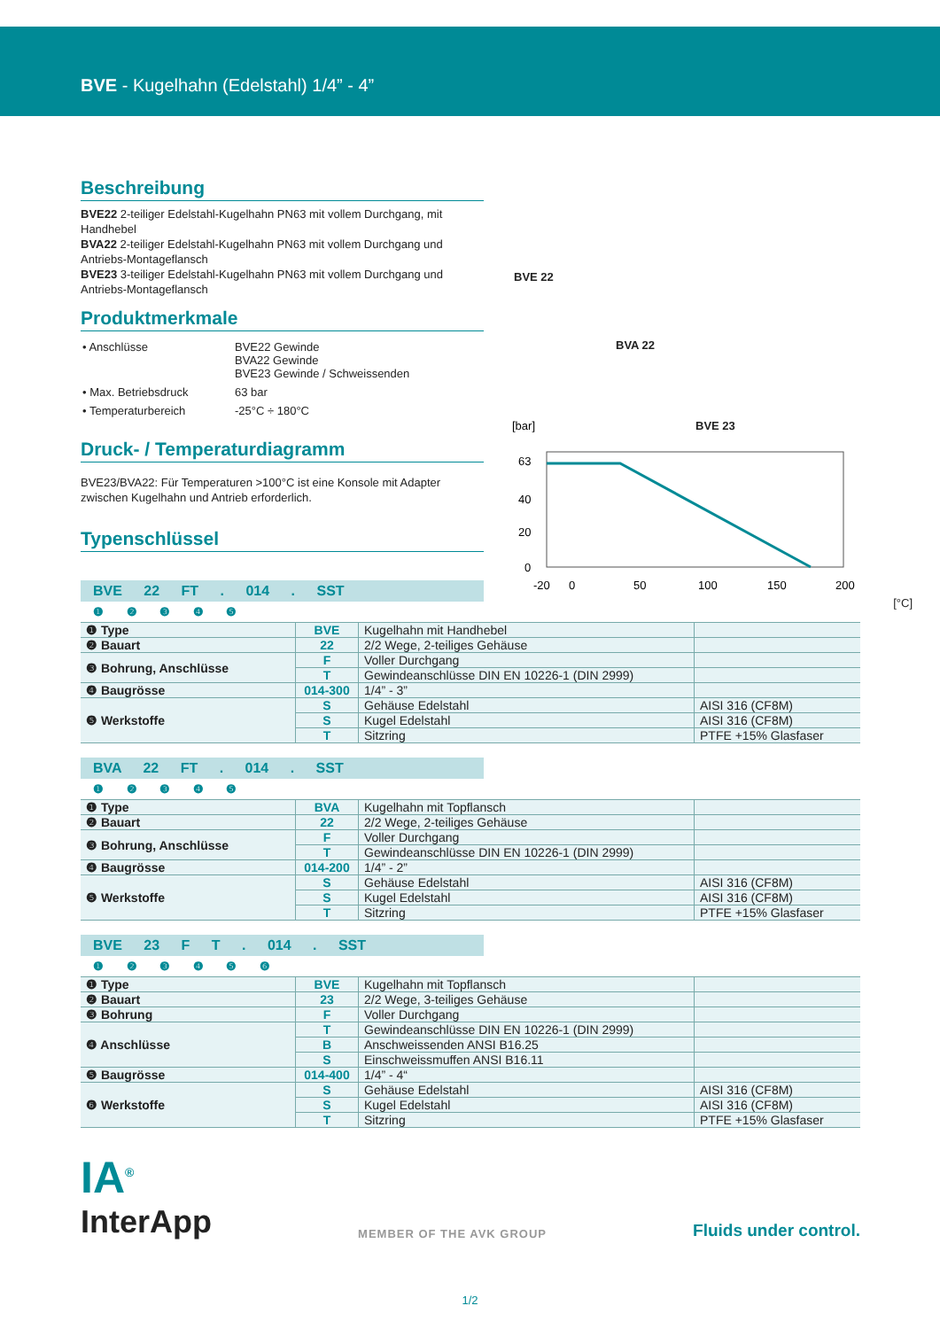BVE - Kugelhahn (Edelstahl) 1/4” - 4”
Beschreibung
BVE22 2-teiliger Edelstahl-Kugelhahn PN63 mit vollem Durchgang, mit Handhebel
BVA22 2-teiliger Edelstahl-Kugelhahn PN63 mit vollem Durchgang und Antriebs-Montageflansch
BVE23 3-teiliger Edelstahl-Kugelhahn PN63 mit vollem Durchgang und Antriebs-Montageflansch
Produktmerkmale
| • Anschlüsse | BVE22 Gewinde BVA22 Gewinde BVE23 Gewinde / Schweissenden |
| • Max. Betriebsdruck | 63 bar |
| • Temperaturbereich | -25°C ÷ 180°C |
Druck- / Temperaturdiagramm
BVE23/BVA22: Für Temperaturen >100°C ist eine Konsole mit Adapter zwischen Kugelhahn und Antrieb erforderlich.
Typenschlüssel
BVE 22
BVA 22
BVE 23
[bar]
63
40
20
0
-20
0
50
100
150
200
[°C]
BVE 22 FT . 014 . SST
❶ ❷ ❸ ❹ ❺
| ❶ Type | BVE | Kugelhahn mit Handhebel | |
| ❷ Bauart | 22 | 2/2 Wege, 2-teiliges Gehäuse | |
| ❸ Bohrung, Anschlüsse | F | Voller Durchgang | |
| | T | Gewindeanschlüsse DIN EN 10226-1 (DIN 2999) | |
| ❹ Baugrösse | 014-300 | 1/4” - 3” | |
| ❺ Werkstoffe | S | Gehäuse Edelstahl | AISI 316 (CF8M) |
| | S | Kugel Edelstahl | AISI 316 (CF8M) |
| | T | Sitzring | PTFE +15% Glasfaser |
BVA 22 FT . 014 . SST
❶ ❷ ❸ ❹ ❺
| ❶ Type | BVA | Kugelhahn mit Topflansch | |
| ❷ Bauart | 22 | 2/2 Wege, 2-teiliges Gehäuse | |
| ❸ Bohrung, Anschlüsse | F | Voller Durchgang | |
| | T | Gewindeanschlüsse DIN EN 10226-1 (DIN 2999) | |
| ❹ Baugrösse | 014-200 | 1/4” - 2” | |
| ❺ Werkstoffe | S | Gehäuse Edelstahl | AISI 316 (CF8M) |
| | S | Kugel Edelstahl | AISI 316 (CF8M) |
| | T | Sitzring | PTFE +15% Glasfaser |
BVE 23 F T . 014 . SST
❶ ❷ ❸ ❹ ❺ ❻
| ❶ Type | BVE | Kugelhahn mit Topflansch | |
| ❷ Bauart | 23 | 2/2 Wege, 3-teiliges Gehäuse | |
| ❸ Bohrung | F | Voller Durchgang | |
| ❹ Anschlüsse | T | Gewindeanschlüsse DIN EN 10226-1 (DIN 2999) | |
| | B | Anschweissenden ANSI B16.25 | |
| | S | Einschweissmuffen ANSI B16.11 | |
| ❺ Baugrösse | 014-400 | 1/4” - 4“ | |
| ❻ Werkstoffe | S | Gehäuse Edelstahl | AISI 316 (CF8M) |
| | S | Kugel Edelstahl | AISI 316 (CF8M) |
| | T | Sitzring | PTFE +15% Glasfaser |
IA<sup>®</sup>
InterApp
MEMBER OF THE AVK GROUP
Fluids under control.
1/2